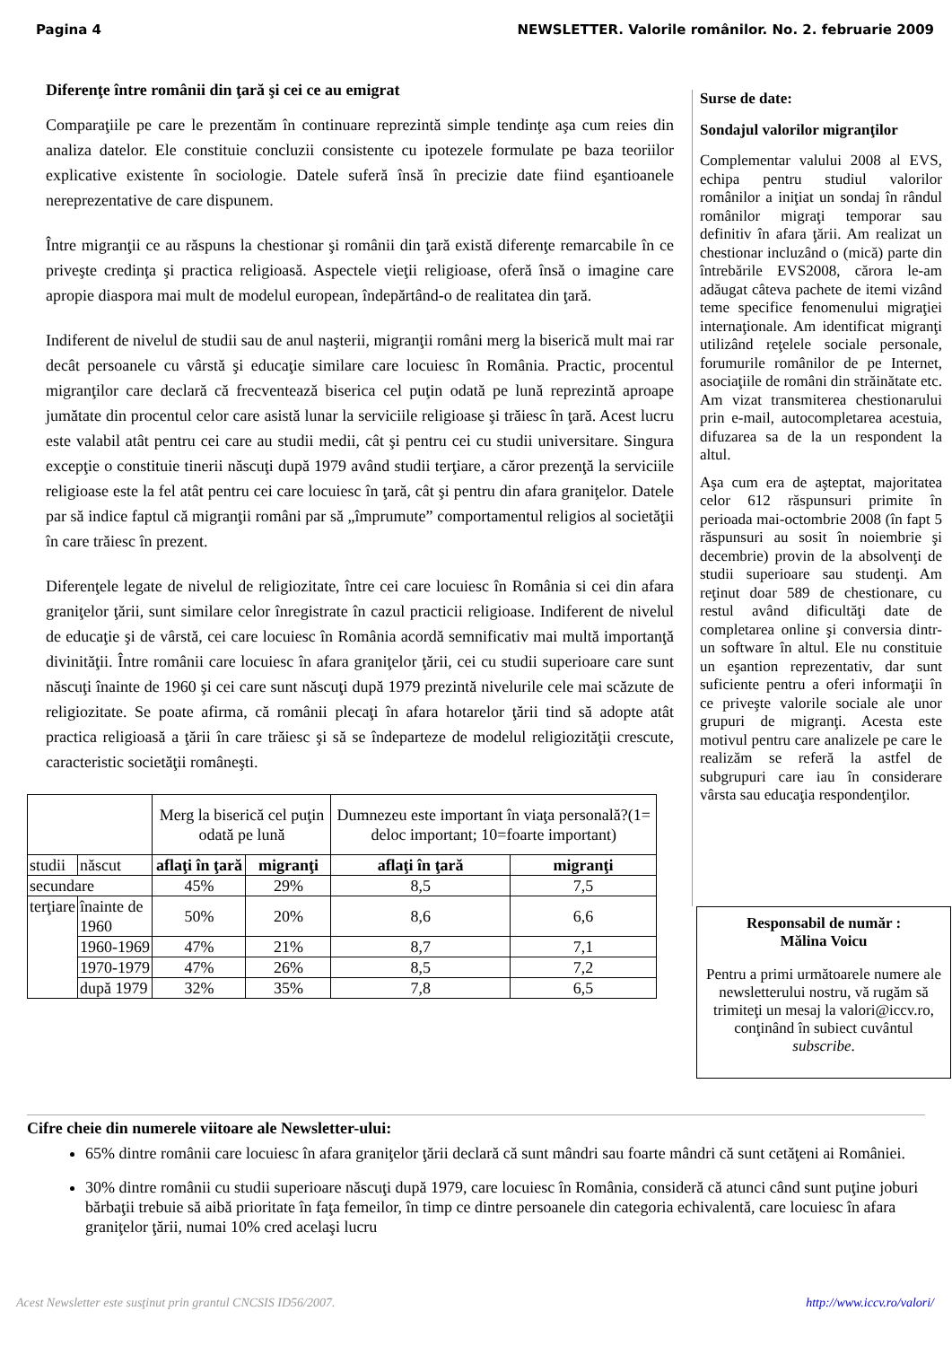Pagina 4 NEWSLETTER. Valorile românilor. No. 2. februarie 2009
Diferenţe între românii din ţară şi cei ce au emigrat
Comparaţiile pe care le prezentăm în continuare reprezintă simple tendinţe aşa cum reies din analiza datelor. Ele constituie concluzii consistente cu ipotezele formulate pe baza teoriilor explicative existente în sociologie. Datele suferă însă în precizie date fiind eşantioanele nereprezentative de care dispunem.
Între migranţii ce au răspuns la chestionar şi românii din ţară există diferenţe remarcabile în ce priveşte credinţa şi practica religioasă. Aspectele vieţii religioase, oferă însă o imagine care apropie diaspora mai mult de modelul european, îndepărtând-o de realitatea din ţară.
Indiferent de nivelul de studii sau de anul naşterii, migranţii români merg la biserică mult mai rar decât persoanele cu vârstă şi educaţie similare care locuiesc în România. Practic, procentul migranţilor care declară că frecventează biserica cel puţin odată pe lună reprezintă aproape jumătate din procentul celor care asistă lunar la serviciile religioase şi trăiesc în ţară. Acest lucru este valabil atât pentru cei care au studii medii, cât şi pentru cei cu studii universitare. Singura excepţie o constituie tinerii născuţi după 1979 având studii terţiare, a căror prezenţă la serviciile religioase este la fel atât pentru cei care locuiesc în ţară, cât şi pentru din afara graniţelor. Datele par să indice faptul că migranţii români par să „împrumute” comportamentul religios al societăţii în care trăiesc în prezent.
Diferenţele legate de nivelul de religiozitate, între cei care locuiesc în România si cei din afara graniţelor ţării, sunt similare celor înregistrate în cazul practicii religioase. Indiferent de nivelul de educaţie şi de vârstă, cei care locuiesc în România acordă semnificativ mai multă importanţă divinităţii. Între românii care locuiesc în afara graniţelor ţării, cei cu studii superioare care sunt născuţi înainte de 1960 şi cei care sunt născuţi după 1979 prezintă nivelurile cele mai scăzute de religiozitate. Se poate afirma, că românii plecaţi în afara hotarelor ţării tind să adopte atât practica religioasă a ţării în care trăiesc şi să se îndeparteze de modelul religiozităţii crescute, caracteristic societăţii româneşti.
| | | Merg la biserică cel puţin odată pe lună | | Dumnezeu este important în viaţa personală?(1= deloc important; 10=foarte important) | |
| studii | născut | aflaţi în ţară | migranţi | aflaţi în ţară | migranţi |
| secundare | | 45% | 29% | 8,5 | 7,5 |
| terţiare | înainte de 1960 | 50% | 20% | 8,6 | 6,6 |
| | 1960-1969 | 47% | 21% | 8,7 | 7,1 |
| | 1970-1979 | 47% | 26% | 8,5 | 7,2 |
| | după 1979 | 32% | 35% | 7,8 | 6,5 |
Surse de date:
Sondajul valorilor migranţilor
Complementar valului 2008 al EVS, echipa pentru studiul valorilor românilor a iniţiat un sondaj în rândul românilor migraţi temporar sau definitiv în afara ţării. Am realizat un chestionar incluzând o (mică) parte din întrebările EVS2008, cărora le-am adăugat câteva pachete de itemi vizând teme specifice fenomenului migraţiei internaţionale. Am identificat migranţi utilizând reţelele sociale personale, forumurile românilor de pe Internet, asociaţiile de români din străinătate etc. Am vizat transmiterea chestionarului prin e-mail, autocompletarea acestuia, difuzarea sa de la un respondent la altul.
Aşa cum era de aşteptat, majoritatea celor 612 răspunsuri primite în perioada mai-octombrie 2008 (în fapt 5 răspunsuri au sosit în noiembrie şi decembrie) provin de la absolvenţi de studii superioare sau studenţi. Am reţinut doar 589 de chestionare, cu restul având dificultăţi date de completarea online şi conversia dintr-un software în altul. Ele nu constituie un eşantion reprezentativ, dar sunt suficiente pentru a oferi informaţii în ce priveşte valorile sociale ale unor grupuri de migranţi. Acesta este motivul pentru care analizele pe care le realizăm se referă la astfel de subgrupuri care iau în considerare vârsta sau educaţia respondenţilor.
Responsabil de număr :
Mălina Voicu
Pentru a primi următoarele numere ale newsletterului nostru, vă rugăm să trimiteţi un mesaj la valori@iccv.ro, conţinând în subiect cuvântul subscribe.
Cifre cheie din numerele viitoare ale Newsletter-ului:
65% dintre românii care locuiesc în afara graniţelor ţării declară că sunt mândri sau foarte mândri că sunt cetăţeni ai României.
30% dintre românii cu studii superioare născuţi după 1979, care locuiesc în România, consideră că atunci când sunt puţine joburi bărbaţii trebuie să aibă prioritate în faţa femeilor, în timp ce dintre persoanele din categoria echivalentă, care locuiesc în afara graniţelor ţării, numai 10% cred acelaşi lucru
Acest Newsletter este susţinut prin grantul CNCSIS ID56/2007. http://www.iccv.ro/valori/